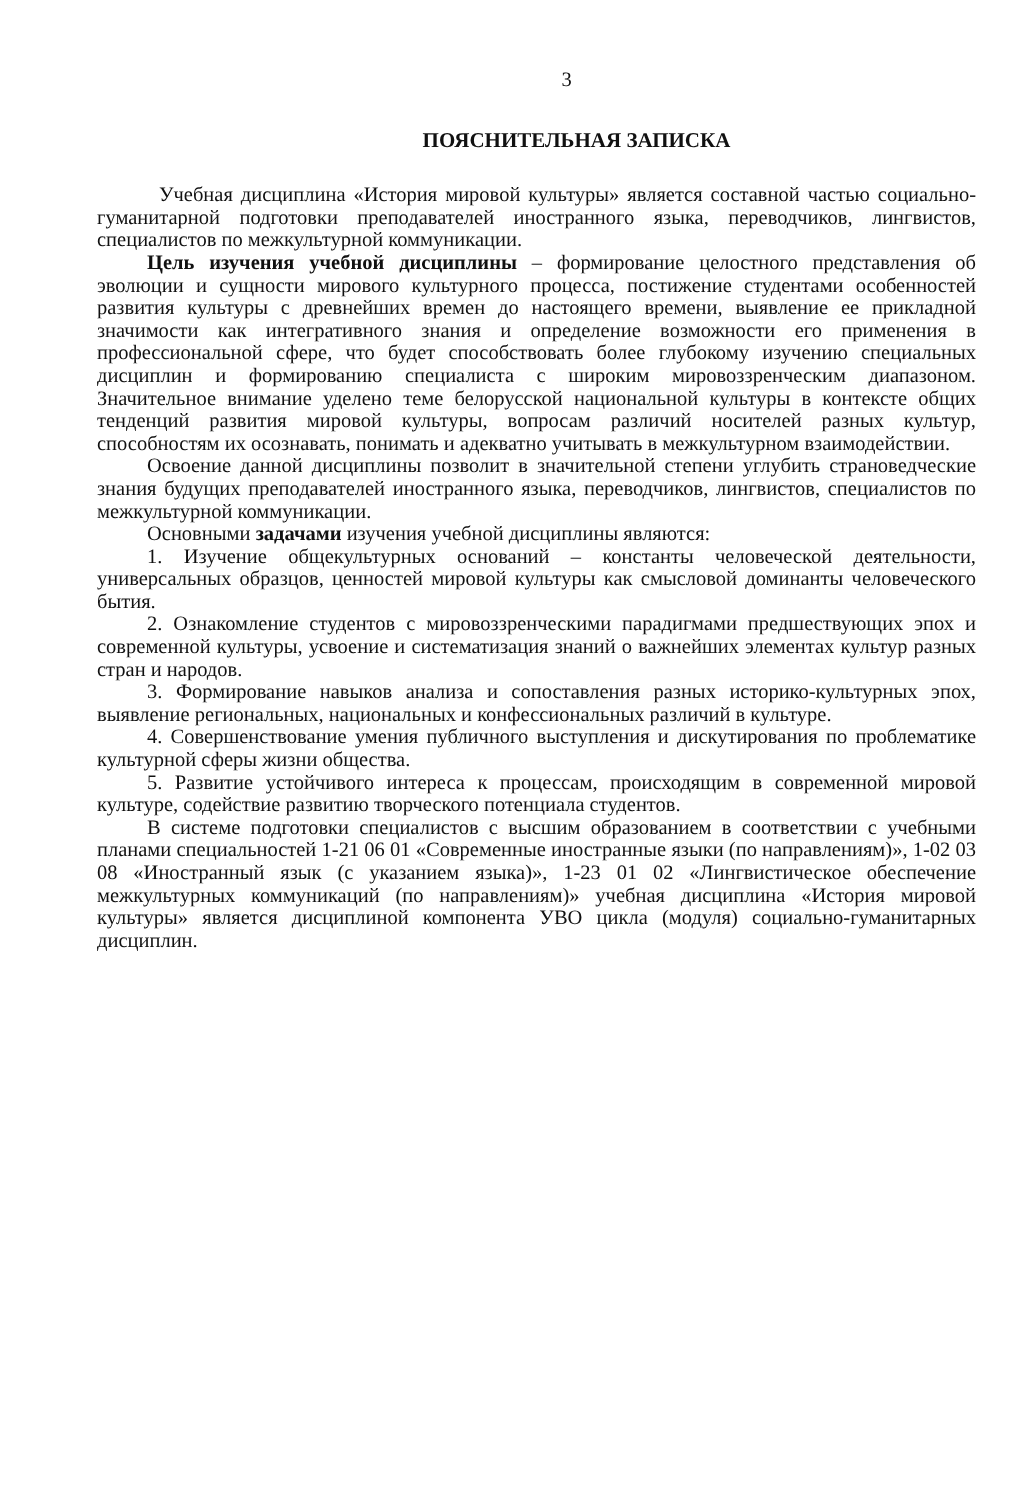3
ПОЯСНИТЕЛЬНАЯ ЗАПИСКА
Учебная дисциплина «История мировой культуры» является составной частью социально-гуманитарной подготовки преподавателей иностранного языка, переводчиков, лингвистов, специалистов по межкультурной коммуникации.
Цель изучения учебной дисциплины – формирование целостного представления об эволюции и сущности мирового культурного процесса, постижение студентами особенностей развития культуры с древнейших времен до настоящего времени, выявление ее прикладной значимости как интегративного знания и определение возможности его применения в профессиональной сфере, что будет способствовать более глубокому изучению специальных дисциплин и формированию специалиста с широким мировоззренческим диапазоном. Значительное внимание уделено теме белорусской национальной культуры в контексте общих тенденций развития мировой культуры, вопросам различий носителей разных культур, способностям их осознавать, понимать и адекватно учитывать в межкультурном взаимодействии.
Освоение данной дисциплины позволит в значительной степени углубить страноведческие знания будущих преподавателей иностранного языка, переводчиков, лингвистов, специалистов по межкультурной коммуникации.
Основными задачами изучения учебной дисциплины являются:
1. Изучение общекультурных оснований – константы человеческой деятельности, универсальных образцов, ценностей мировой культуры как смысловой доминанты человеческого бытия.
2. Ознакомление студентов с мировоззренческими парадигмами предшествующих эпох и современной культуры, усвоение и систематизация знаний о важнейших элементах культур разных стран и народов.
3. Формирование навыков анализа и сопоставления разных историко-культурных эпох, выявление региональных, национальных и конфессиональных различий в культуре.
4. Совершенствование умения публичного выступления и дискутирования по проблематике культурной сферы жизни общества.
5. Развитие устойчивого интереса к процессам, происходящим в современной мировой культуре, содействие развитию творческого потенциала студентов.
В системе подготовки специалистов с высшим образованием в соответствии с учебными планами специальностей 1-21 06 01 «Современные иностранные языки (по направлениям)», 1-02 03 08 «Иностранный язык (с указанием языка)», 1-23 01 02 «Лингвистическое обеспечение межкультурных коммуникаций (по направлениям)» учебная дисциплина «История мировой культуры» является дисциплиной компонента УВО цикла (модуля) социально-гуманитарных дисциплин.